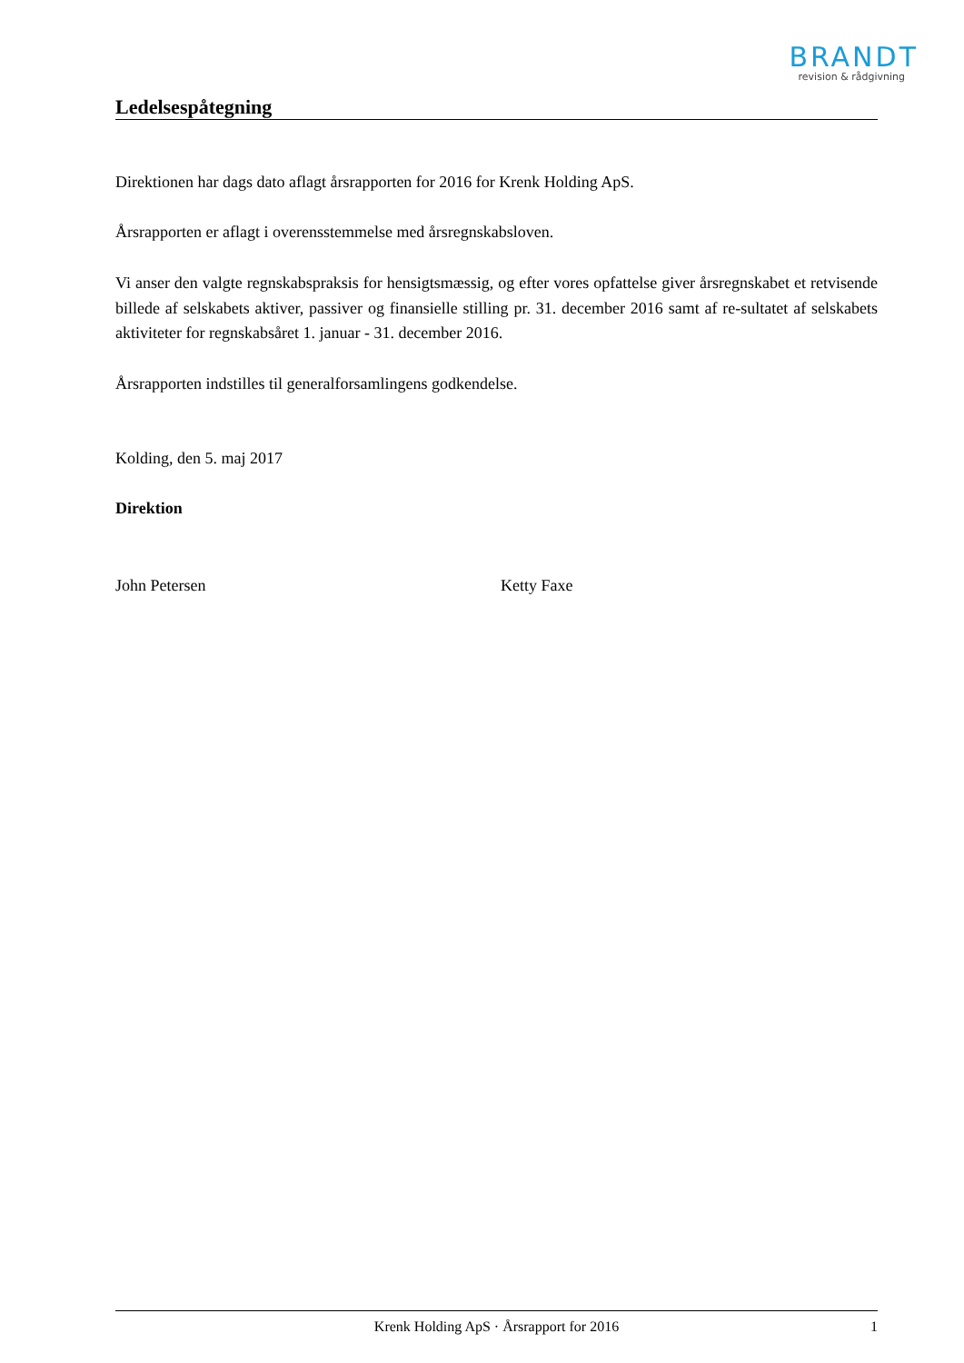BRANDT
revision & rådgivning
Ledelsespåtegning
Direktionen har dags dato aflagt årsrapporten for 2016 for Krenk Holding ApS.
Årsrapporten er aflagt i overensstemmelse med årsregnskabsloven.
Vi anser den valgte regnskabspraksis for hensigtsmæssig, og efter vores opfattelse giver årsregnskabet et retvisende billede af selskabets aktiver, passiver og finansielle stilling pr. 31. december 2016 samt af re-sultatet af selskabets aktiviteter for regnskabsåret 1. januar - 31. december 2016.
Årsrapporten indstilles til generalforsamlingens godkendelse.
Kolding, den 5. maj 2017
Direktion
John Petersen Ketty Faxe
Krenk Holding ApS · Årsrapport for 2016 1